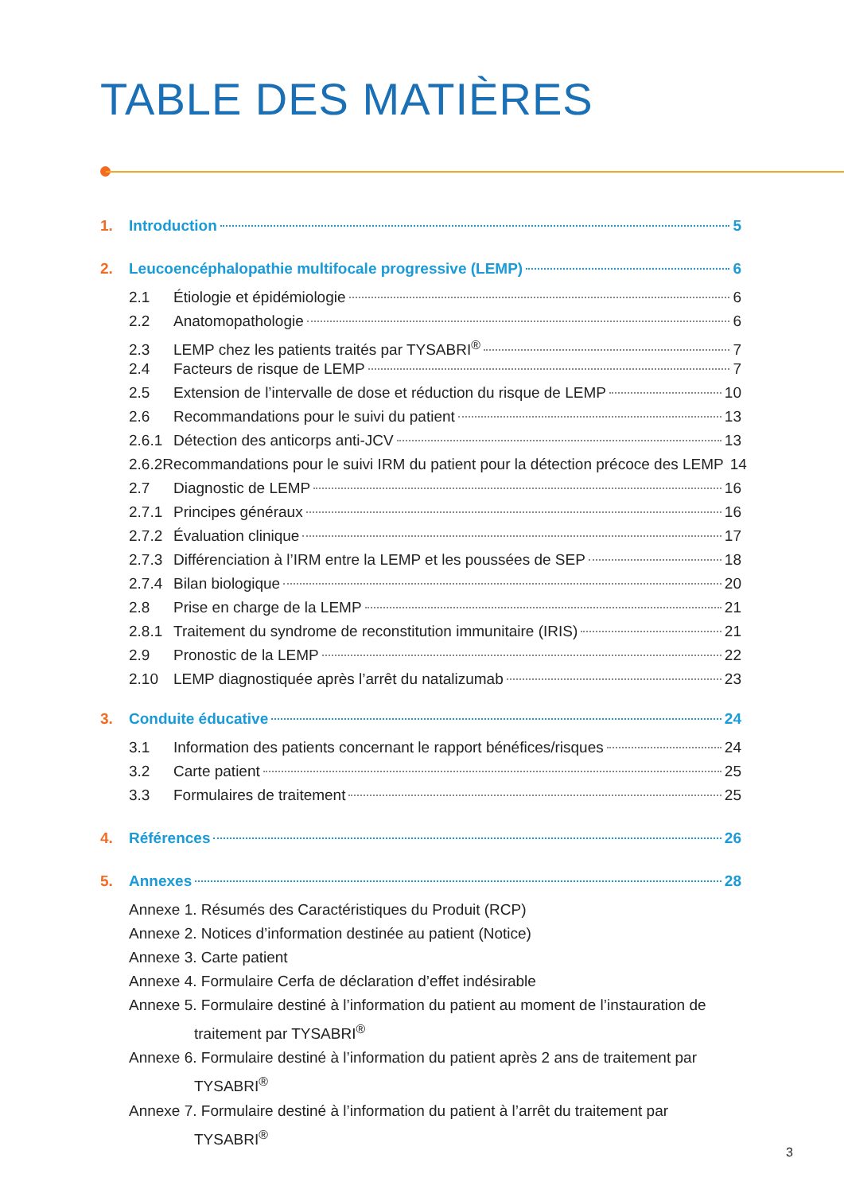TABLE DES MATIÈRES
1. Introduction 5
2. Leucoencéphalopathie multifocale progressive (LEMP) 6
2.1 Étiologie et épidémiologie 6
2.2 Anatomopathologie 6
2.3 LEMP chez les patients traités par TYSABRI<sup>®</sup> 7
2.4 Facteurs de risque de LEMP 7
2.5 Extension de l’intervalle de dose et réduction du risque de LEMP 10
2.6 Recommandations pour le suivi du patient 13
2.6.1 Détection des anticorps anti-JCV 13
2.6.2 Recommandations pour le suivi IRM du patient pour la détection précoce des LEMP 14
2.7 Diagnostic de LEMP 16
2.7.1 Principes généraux 16
2.7.2 Évaluation clinique 17
2.7.3 Différenciation à l’IRM entre la LEMP et les poussées de SEP 18
2.7.4 Bilan biologique 20
2.8 Prise en charge de la LEMP 21
2.8.1 Traitement du syndrome de reconstitution immunitaire (IRIS) 21
2.9 Pronostic de la LEMP 22
2.10 LEMP diagnostiquée après l’arrêt du natalizumab 23
3. Conduite éducative 24
3.1 Information des patients concernant le rapport bénéfices/risques 24
3.2 Carte patient 25
3.3 Formulaires de traitement 25
4. Références 26
5. Annexes 28
Annexe 1. Résumés des Caractéristiques du Produit (RCP)
Annexe 2. Notices d’information destinée au patient (Notice)
Annexe 3. Carte patient
Annexe 4. Formulaire Cerfa de déclaration d’effet indésirable
Annexe 5. Formulaire destiné à l’information du patient au moment de l’instauration de traitement par TYSABRI<sup>®</sup>
Annexe 6. Formulaire destiné à l’information du patient après 2 ans de traitement par TYSABRI<sup>®</sup>
Annexe 7. Formulaire destiné à l’information du patient à l’arrêt du traitement par TYSABRI<sup>®</sup>
3